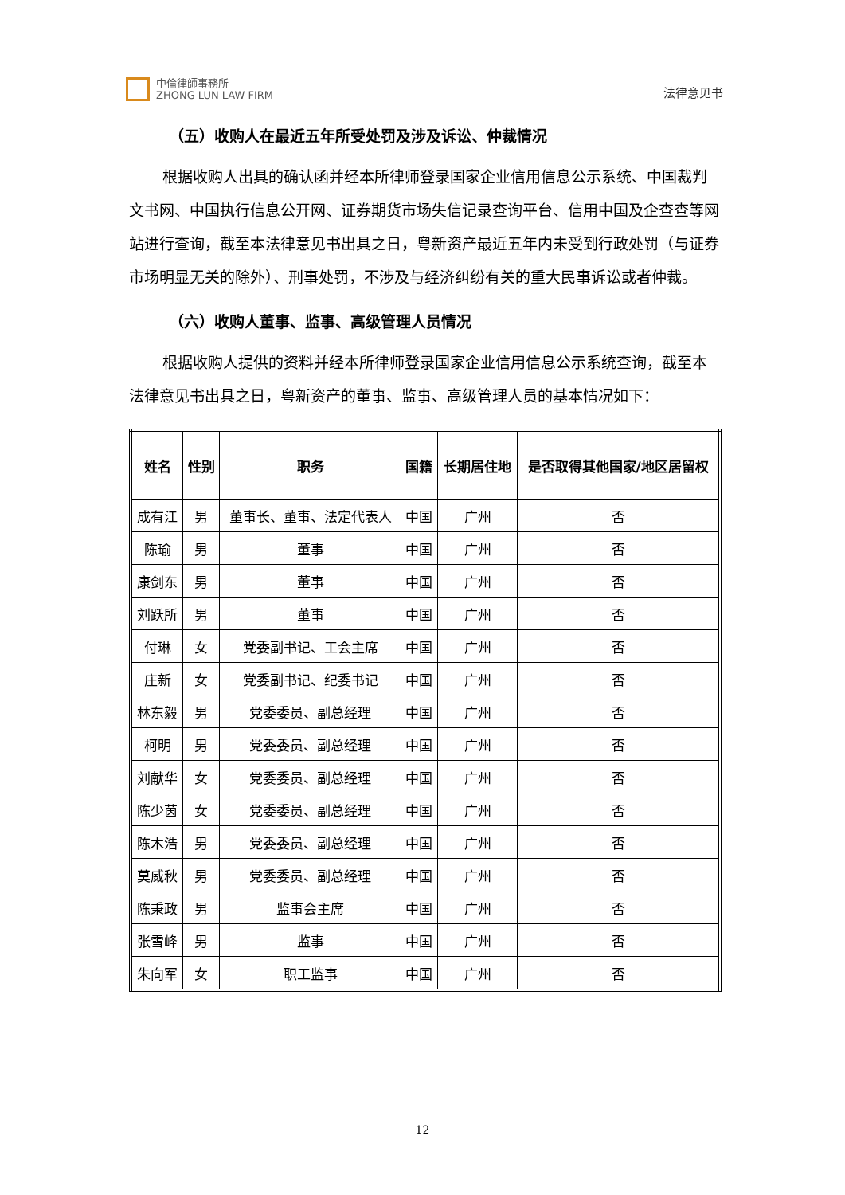中倫律師事務所
ZHONG LUN LAW FIRM
法律意见书
（五）收购人在最近五年所受处罚及涉及诉讼、仲裁情况
根据收购人出具的确认函并经本所律师登录国家企业信用信息公示系统、中国裁判文书网、中国执行信息公开网、证券期货市场失信记录查询平台、信用中国及企查查等网站进行查询，截至本法律意见书出具之日，粤新资产最近五年内未受到行政处罚（与证券市场明显无关的除外）、刑事处罚，不涉及与经济纠纷有关的重大民事诉讼或者仲裁。
（六）收购人董事、监事、高级管理人员情况
根据收购人提供的资料并经本所律师登录国家企业信用信息公示系统查询，截至本法律意见书出具之日，粤新资产的董事、监事、高级管理人员的基本情况如下：
| 姓名 | 性别 | 职务 | 国籍 | 长期居住地 | 是否取得其他国家/地区居留权 |
| --- | --- | --- | --- | --- | --- |
| 成有江 | 男 | 董事长、董事、法定代表人 | 中国 | 广州 | 否 |
| 陈瑜 | 男 | 董事 | 中国 | 广州 | 否 |
| 康剑东 | 男 | 董事 | 中国 | 广州 | 否 |
| 刘跃所 | 男 | 董事 | 中国 | 广州 | 否 |
| 付琳 | 女 | 党委副书记、工会主席 | 中国 | 广州 | 否 |
| 庄新 | 女 | 党委副书记、纪委书记 | 中国 | 广州 | 否 |
| 林东毅 | 男 | 党委委员、副总经理 | 中国 | 广州 | 否 |
| 柯明 | 男 | 党委委员、副总经理 | 中国 | 广州 | 否 |
| 刘献华 | 女 | 党委委员、副总经理 | 中国 | 广州 | 否 |
| 陈少茵 | 女 | 党委委员、副总经理 | 中国 | 广州 | 否 |
| 陈木浩 | 男 | 党委委员、副总经理 | 中国 | 广州 | 否 |
| 莫威秋 | 男 | 党委委员、副总经理 | 中国 | 广州 | 否 |
| 陈秉政 | 男 | 监事会主席 | 中国 | 广州 | 否 |
| 张雪峰 | 男 | 监事 | 中国 | 广州 | 否 |
| 朱向军 | 女 | 职工监事 | 中国 | 广州 | 否 |
12